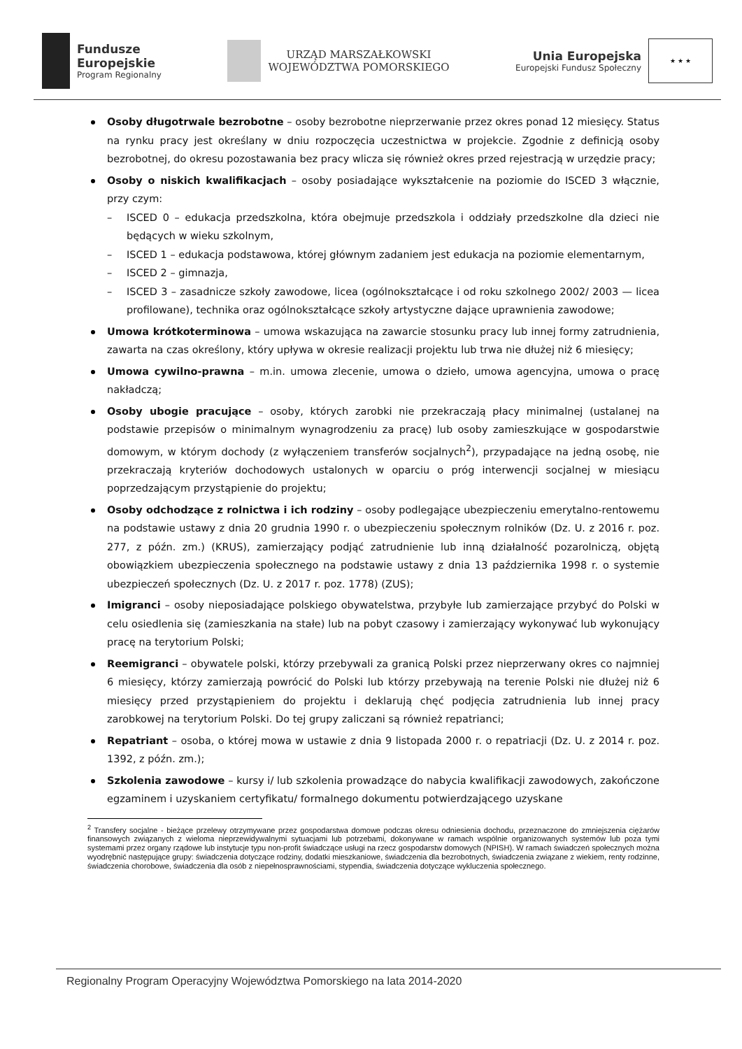Fundusze
Europejskie
Program Regionalny
URZĄD MARSZAŁKOWSKI
WOJEWÓDZTWA POMORSKIEGO
Unia Europejska
Europejski Fundusz Społeczny
★ ★ ★
Osoby długotrwale bezrobotne – osoby bezrobotne nieprzerwanie przez okres ponad 12 miesięcy. Status na rynku pracy jest określany w dniu rozpoczęcia uczestnictwa w projekcie. Zgodnie z definicją osoby bezrobotnej, do okresu pozostawania bez pracy wlicza się również okres przed rejestracją w urzędzie pracy;
Osoby o niskich kwalifikacjach – osoby posiadające wykształcenie na poziomie do ISCED 3 włącznie, przy czym:
– ISCED 0 – edukacja przedszkolna, która obejmuje przedszkola i oddziały przedszkolne dla dzieci nie będących w wieku szkolnym,
– ISCED 1 – edukacja podstawowa, której głównym zadaniem jest edukacja na poziomie elementarnym,
– ISCED 2 – gimnazja,
– ISCED 3 – zasadnicze szkoły zawodowe, licea (ogólnokształcące i od roku szkolnego 2002/ 2003 — licea profilowane), technika oraz ogólnokształcące szkoły artystyczne dające uprawnienia zawodowe;
Umowa krótkoterminowa – umowa wskazująca na zawarcie stosunku pracy lub innej formy zatrudnienia, zawarta na czas określony, który upływa w okresie realizacji projektu lub trwa nie dłużej niż 6 miesięcy;
Umowa cywilno-prawna – m.in. umowa zlecenie, umowa o dzieło, umowa agencyjna, umowa o pracę nakładczą;
Osoby ubogie pracujące – osoby, których zarobki nie przekraczają płacy minimalnej (ustalanej na podstawie przepisów o minimalnym wynagrodzeniu za pracę) lub osoby zamieszkujące w gospodarstwie domowym, w którym dochody (z wyłączeniem transferów socjalnych<sup>2</sup>), przypadające na jedną osobę, nie przekraczają kryteriów dochodowych ustalonych w oparciu o próg interwencji socjalnej w miesiącu poprzedzającym przystąpienie do projektu;
Osoby odchodzące z rolnictwa i ich rodziny – osoby podlegające ubezpieczeniu emerytalno-rentowemu na podstawie ustawy z dnia 20 grudnia 1990 r. o ubezpieczeniu społecznym rolników (Dz. U. z 2016 r. poz. 277, z późn. zm.) (KRUS), zamierzający podjąć zatrudnienie lub inną działalność pozarolniczą, objętą obowiązkiem ubezpieczenia społecznego na podstawie ustawy z dnia 13 października 1998 r. o systemie ubezpieczeń społecznych (Dz. U. z 2017 r. poz. 1778) (ZUS);
Imigranci – osoby nieposiadające polskiego obywatelstwa, przybyłe lub zamierzające przybyć do Polski w celu osiedlenia się (zamieszkania na stałe) lub na pobyt czasowy i zamierzający wykonywać lub wykonujący pracę na terytorium Polski;
Reemigranci – obywatele polski, którzy przebywali za granicą Polski przez nieprzerwany okres co najmniej 6 miesięcy, którzy zamierzają powrócić do Polski lub którzy przebywają na terenie Polski nie dłużej niż 6 miesięcy przed przystąpieniem do projektu i deklarują chęć podjęcia zatrudnienia lub innej pracy zarobkowej na terytorium Polski. Do tej grupy zaliczani są również repatrianci;
Repatriant – osoba, o której mowa w ustawie z dnia 9 listopada 2000 r. o repatriacji (Dz. U. z 2014 r. poz. 1392, z późn. zm.);
Szkolenia zawodowe – kursy i/ lub szkolenia prowadzące do nabycia kwalifikacji zawodowych, zakończone egzaminem i uzyskaniem certyfikatu/ formalnego dokumentu potwierdzającego uzyskane
<sup>2</sup> Transfery socjalne - bieżące przelewy otrzymywane przez gospodarstwa domowe podczas okresu odniesienia dochodu, przeznaczone do zmniejszenia ciężarów finansowych związanych z wieloma nieprzewidywalnymi sytuacjami lub potrzebami, dokonywane w ramach wspólnie organizowanych systemów lub poza tymi systemami przez organy rządowe lub instytucje typu non-profit świadczące usługi na rzecz gospodarstw domowych (NPISH). W ramach świadczeń społecznych można wyodrębnić następujące grupy: świadczenia dotyczące rodziny, dodatki mieszkaniowe, świadczenia dla bezrobotnych, świadczenia związane z wiekiem, renty rodzinne, świadczenia chorobowe, świadczenia dla osób z niepełnosprawnościami, stypendia, świadczenia dotyczące wykluczenia społecznego.
Regionalny Program Operacyjny Województwa Pomorskiego na lata 2014-2020